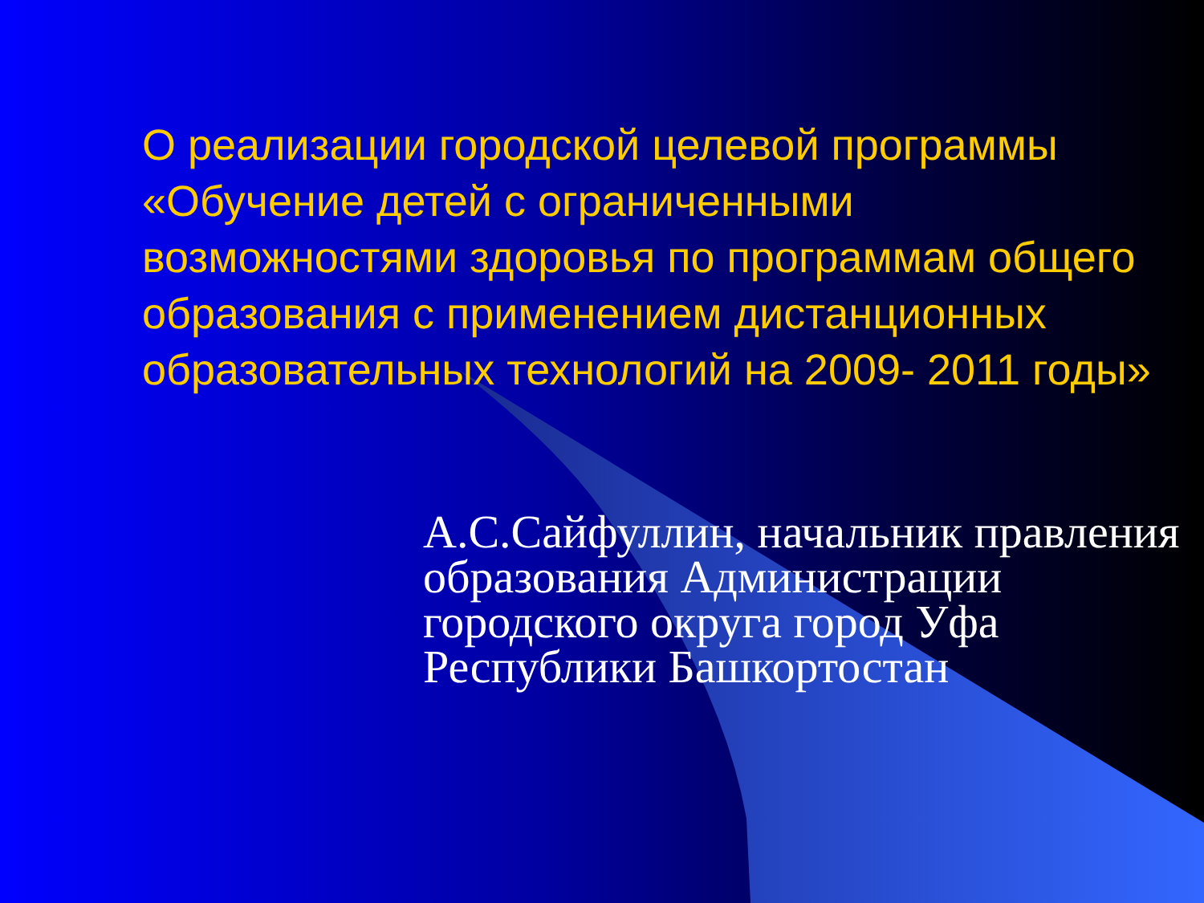О реализации городской целевой программы «Обучение детей с ограниченными возможностями здоровья по программам общего образования с применением дистанционных образовательных технологий на 2009- 2011 годы»
А.С.Сайфуллин, начальник правления образования Администрации городского округа город Уфа Республики Башкортостан